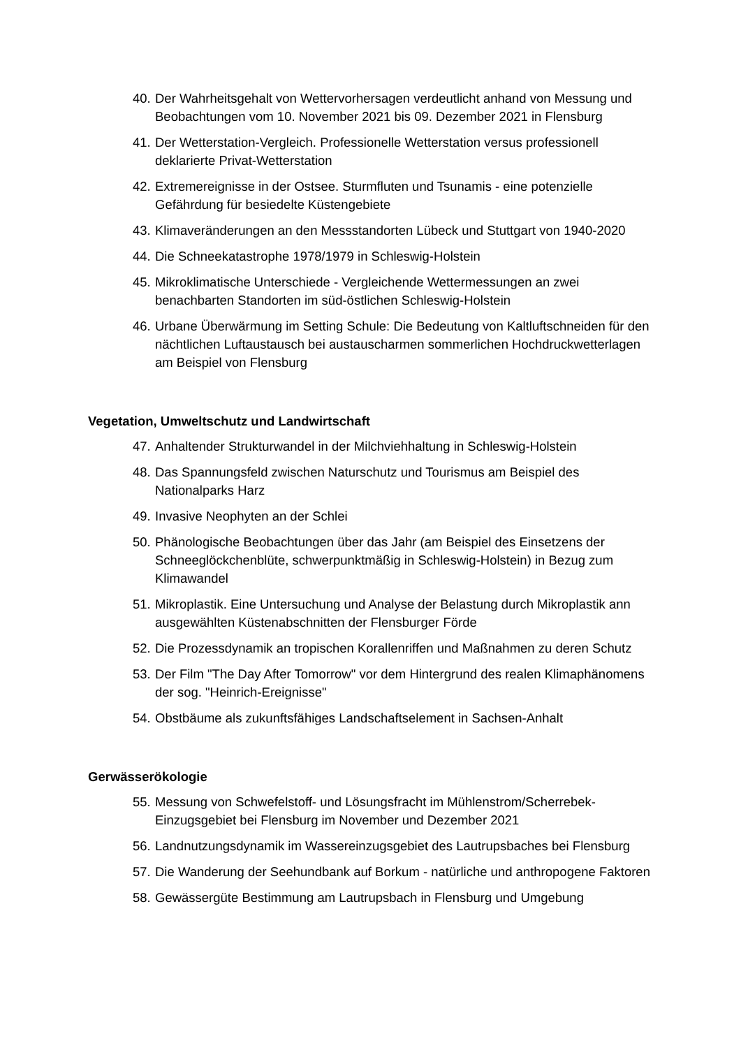40. Der Wahrheitsgehalt von Wettervorhersagen verdeutlicht anhand von Messung und Beobachtungen vom 10. November 2021 bis 09. Dezember 2021 in Flensburg
41. Der Wetterstation-Vergleich. Professionelle Wetterstation versus professionell deklarierte Privat-Wetterstation
42. Extremereignisse in der Ostsee. Sturmfluten und Tsunamis - eine potenzielle Gefährdung für besiedelte Küstengebiete
43. Klimaveränderungen an den Messstandorten Lübeck und Stuttgart von 1940-2020
44. Die Schneekatastrophe 1978/1979 in Schleswig-Holstein
45. Mikroklimatische Unterschiede - Vergleichende Wettermessungen an zwei benachbarten Standorten im süd-östlichen Schleswig-Holstein
46. Urbane Überwärmung im Setting Schule: Die Bedeutung von Kaltluftschneiden für den nächtlichen Luftaustausch bei austauscharmen sommerlichen Hochdruckwetterlagen am Beispiel von Flensburg
Vegetation, Umweltschutz und Landwirtschaft
47. Anhaltender Strukturwandel in der Milchviehhaltung in Schleswig-Holstein
48. Das Spannungsfeld zwischen Naturschutz und Tourismus am Beispiel des Nationalparks Harz
49. Invasive Neophyten an der Schlei
50. Phänologische Beobachtungen über das Jahr (am Beispiel des Einsetzens der Schneeglöckchenblüte, schwerpunktmäßig in Schleswig-Holstein) in Bezug zum Klimawandel
51. Mikroplastik. Eine Untersuchung und Analyse der Belastung durch Mikroplastik ann ausgewählten Küstenabschnitten der Flensburger Förde
52. Die Prozessdynamik an tropischen Korallenriffen und Maßnahmen zu deren Schutz
53. Der Film "The Day After Tomorrow" vor dem Hintergrund des realen Klimaphänomens der sog. "Heinrich-Ereignisse"
54. Obstbäume als zukunftsfähiges Landschaftselement in Sachsen-Anhalt
Gerwässerökologie
55. Messung von Schwefelstoff- und Lösungsfracht im Mühlenstrom/Scherrebek-Einzugsgebiet bei Flensburg im November und Dezember 2021
56. Landnutzungsdynamik im Wassereinzugsgebiet des Lautrupsbaches bei Flensburg
57. Die Wanderung der Seehundbank auf Borkum - natürliche und anthropogene Faktoren
58. Gewässergüte Bestimmung am Lautrupsbach in Flensburg und Umgebung